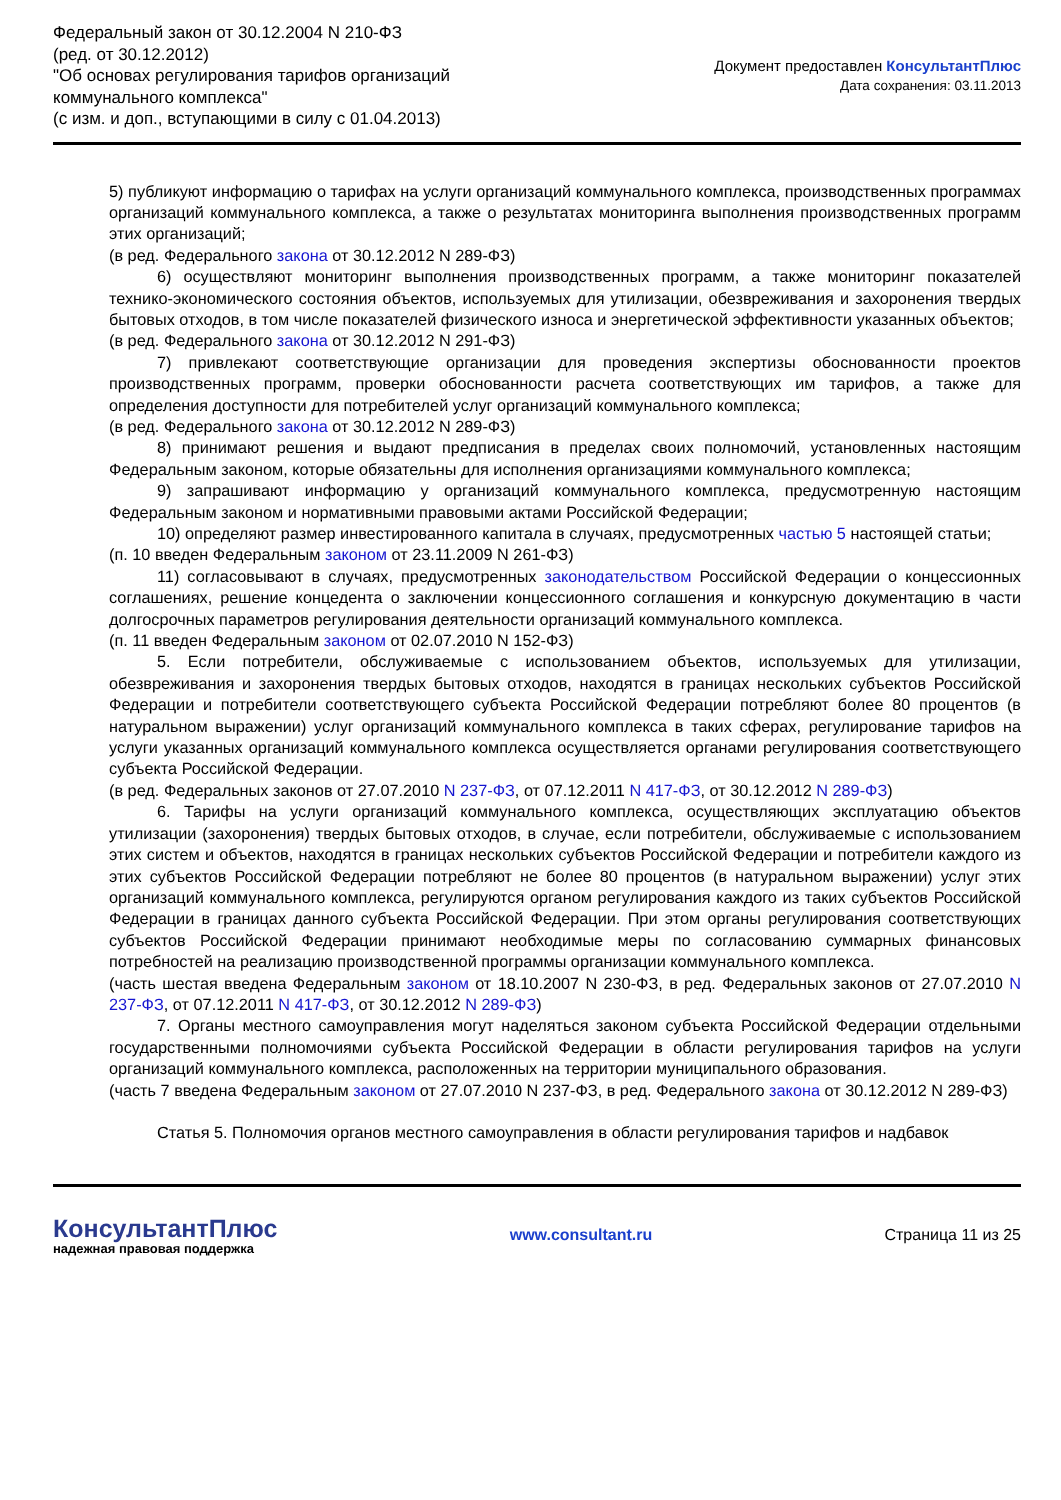Федеральный закон от 30.12.2004 N 210-ФЗ
(ред. от 30.12.2012)
"Об основах регулирования тарифов организаций
коммунального комплекса"
(с изм. и доп., вступающими в силу с 01.04.2013)
Документ предоставлен КонсультантПлюс
Дата сохранения: 03.11.2013
5) публикуют информацию о тарифах на услуги организаций коммунального комплекса, производственных программах организаций коммунального комплекса, а также о результатах мониторинга выполнения производственных программ этих организаций;
(в ред. Федерального закона от 30.12.2012 N 289-ФЗ)
6) осуществляют мониторинг выполнения производственных программ, а также мониторинг показателей технико-экономического состояния объектов, используемых для утилизации, обезвреживания и захоронения твердых бытовых отходов, в том числе показателей физического износа и энергетической эффективности указанных объектов;
(в ред. Федерального закона от 30.12.2012 N 291-ФЗ)
7) привлекают соответствующие организации для проведения экспертизы обоснованности проектов производственных программ, проверки обоснованности расчета соответствующих им тарифов, а также для определения доступности для потребителей услуг организаций коммунального комплекса;
(в ред. Федерального закона от 30.12.2012 N 289-ФЗ)
8) принимают решения и выдают предписания в пределах своих полномочий, установленных настоящим Федеральным законом, которые обязательны для исполнения организациями коммунального комплекса;
9) запрашивают информацию у организаций коммунального комплекса, предусмотренную настоящим Федеральным законом и нормативными правовыми актами Российской Федерации;
10) определяют размер инвестированного капитала в случаях, предусмотренных частью 5 настоящей статьи;
(п. 10 введен Федеральным законом от 23.11.2009 N 261-ФЗ)
11) согласовывают в случаях, предусмотренных законодательством Российской Федерации о концессионных соглашениях, решение концедента о заключении концессионного соглашения и конкурсную документацию в части долгосрочных параметров регулирования деятельности организаций коммунального комплекса.
(п. 11 введен Федеральным законом от 02.07.2010 N 152-ФЗ)
5. Если потребители, обслуживаемые с использованием объектов, используемых для утилизации, обезвреживания и захоронения твердых бытовых отходов, находятся в границах нескольких субъектов Российской Федерации и потребители соответствующего субъекта Российской Федерации потребляют более 80 процентов (в натуральном выражении) услуг организаций коммунального комплекса в таких сферах, регулирование тарифов на услуги указанных организаций коммунального комплекса осуществляется органами регулирования соответствующего субъекта Российской Федерации.
(в ред. Федеральных законов от 27.07.2010 N 237-ФЗ, от 07.12.2011 N 417-ФЗ, от 30.12.2012 N 289-ФЗ)
6. Тарифы на услуги организаций коммунального комплекса, осуществляющих эксплуатацию объектов утилизации (захоронения) твердых бытовых отходов, в случае, если потребители, обслуживаемые с использованием этих систем и объектов, находятся в границах нескольких субъектов Российской Федерации и потребители каждого из этих субъектов Российской Федерации потребляют не более 80 процентов (в натуральном выражении) услуг этих организаций коммунального комплекса, регулируются органом регулирования каждого из таких субъектов Российской Федерации в границах данного субъекта Российской Федерации. При этом органы регулирования соответствующих субъектов Российской Федерации принимают необходимые меры по согласованию суммарных финансовых потребностей на реализацию производственной программы организации коммунального комплекса.
(часть шестая введена Федеральным законом от 18.10.2007 N 230-ФЗ, в ред. Федеральных законов от 27.07.2010 N 237-ФЗ, от 07.12.2011 N 417-ФЗ, от 30.12.2012 N 289-ФЗ)
7. Органы местного самоуправления могут наделяться законом субъекта Российской Федерации отдельными государственными полномочиями субъекта Российской Федерации в области регулирования тарифов на услуги организаций коммунального комплекса, расположенных на территории муниципального образования.
(часть 7 введена Федеральным законом от 27.07.2010 N 237-ФЗ, в ред. Федерального закона от 30.12.2012 N 289-ФЗ)
Статья 5. Полномочия органов местного самоуправления в области регулирования тарифов и надбавок
КонсультантПлюс
надежная правовая поддержка
www.consultant.ru Страница 11 из 25